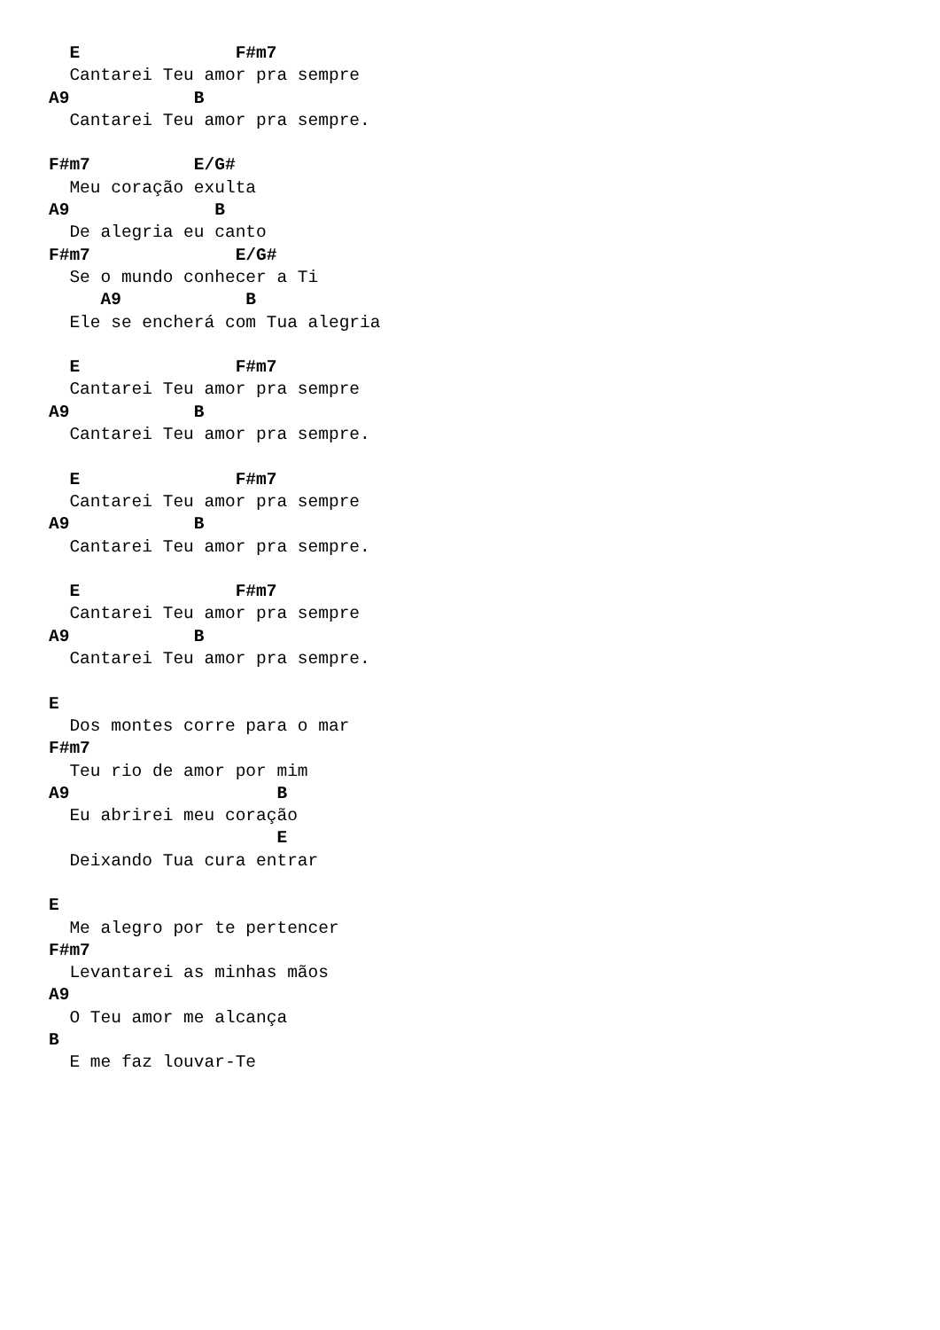E               F#m7
  Cantarei Teu amor pra sempre
A9            B
  Cantarei Teu amor pra sempre.

F#m7          E/G#
  Meu coração exulta
A9              B
  De alegria eu canto
F#m7              E/G#
  Se o mundo conhecer a Ti
     A9            B
  Ele se encherá com Tua alegria

  E               F#m7
  Cantarei Teu amor pra sempre
A9            B
  Cantarei Teu amor pra sempre.

  E               F#m7
  Cantarei Teu amor pra sempre
A9            B
  Cantarei Teu amor pra sempre.

  E               F#m7
  Cantarei Teu amor pra sempre
A9            B
  Cantarei Teu amor pra sempre.

E
  Dos montes corre para o mar
F#m7
  Teu rio de amor por mim
A9                    B
  Eu abrirei meu coração
                      E
  Deixando Tua cura entrar

E
  Me alegro por te pertencer
F#m7
  Levantarei as minhas mãos
A9
  O Teu amor me alcança
B
  E me faz louvar-Te